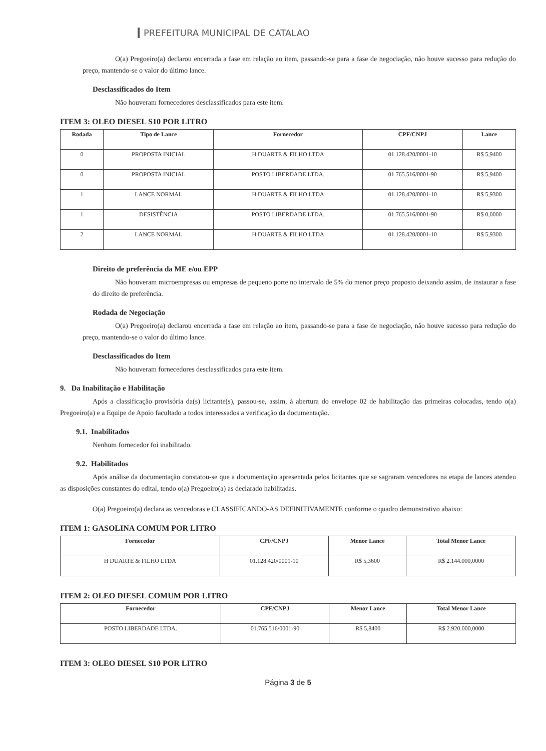PREFEITURA MUNICIPAL DE CATALAO
O(a) Pregoeiro(a) declarou encerrada a fase em relação ao item, passando-se para a fase de negociação, não houve sucesso para redução do preço, mantendo-se o valor do último lance.
Desclassificados do Item
Não houveram fornecedores desclassificados para este item.
ITEM 3: OLEO DIESEL S10 POR LITRO
| Rodada | Tipo de Lance | Fornecedor | CPF/CNPJ | Lance |
| --- | --- | --- | --- | --- |
| 0 | PROPOSTA INICIAL | H DUARTE & FILHO LTDA | 01.128.420/0001-10 | R$ 5,9400 |
| 0 | PROPOSTA INICIAL | POSTO LIBERDADE LTDA. | 01.765.516/0001-90 | R$ 5,9400 |
| 1 | LANCE NORMAL | H DUARTE & FILHO LTDA | 01.128.420/0001-10 | R$ 5,9300 |
| 1 | DESISTÊNCIA | POSTO LIBERDADE LTDA. | 01.765.516/0001-90 | R$ 0,0000 |
| 2 | LANCE NORMAL | H DUARTE & FILHO LTDA | 01.128.420/0001-10 | R$ 5,9300 |
Direito de preferência da ME e/ou EPP
Não houveram microempresas ou empresas de pequeno porte no intervalo de 5% do menor preço proposto deixando assim, de instaurar a fase do direito de preferência.
Rodada de Negociação
O(a) Pregoeiro(a) declarou encerrada a fase em relação ao item, passando-se para a fase de negociação, não houve sucesso para redução do preço, mantendo-se o valor do último lance.
Desclassificados do Item
Não houveram fornecedores desclassificados para este item.
9. Da Inabilitação e Habilitação
Após a classificação provisória da(s) licitante(s), passou-se, assim, à abertura do envelope 02 de habilitação das primeiras colocadas, tendo o(a) Pregoeiro(a) e a Equipe de Apoio facultado a todos interessados a verificação da documentação.
9.1. Inabilitados
Nenhum fornecedor foi inabilitado.
9.2. Habilitados
Após análise da documentação constatou-se que a documentação apresentada pelos licitantes que se sagraram vencedores na etapa de lances atendeu as disposições constantes do edital, tendo o(a) Pregoeiro(a) as declarado habilitadas.
O(a) Pregoeiro(a) declara as vencedoras e CLASSIFICANDO-AS DEFINITIVAMENTE conforme o quadro demonstrativo abaixo:
ITEM 1: GASOLINA COMUM POR LITRO
| Fornecedor | CPF/CNPJ | Menor Lance | Total Menor Lance |
| --- | --- | --- | --- |
| H DUARTE & FILHO LTDA | 01.128.420/0001-10 | R$ 5,3600 | R$ 2.144.000,0000 |
ITEM 2: OLEO DIESEL COMUM POR LITRO
| Fornecedor | CPF/CNPJ | Menor Lance | Total Menor Lance |
| --- | --- | --- | --- |
| POSTO LIBERDADE LTDA. | 01.765.516/0001-90 | R$ 5,8400 | R$ 2.920.000,0000 |
ITEM 3: OLEO DIESEL S10 POR LITRO
Página 3 de 5